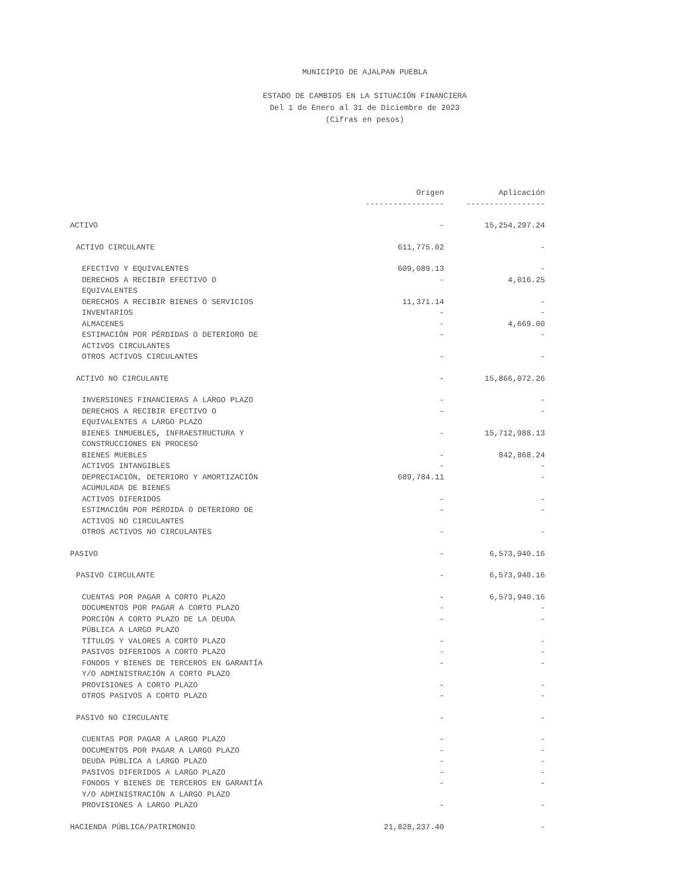MUNICIPIO DE AJALPAN PUEBLA
ESTADO DE CAMBIOS EN LA SITUACIÓN FINANCIERA
Del 1 de Enero al 31 de Diciembre de 2023
(Cifras en pesos)
| | Origen | Aplicación |
| --- | --- | --- |
| | ----------------- | ----------------- |
| ACTIVO | - | 15,254,297.24 |
| ACTIVO CIRCULANTE | 611,775.02 | - |
| EFECTIVO Y EQUIVALENTES | 609,089.13 | - |
| DERECHOS A RECIBIR EFECTIVO O EQUIVALENTES | - | 4,016.25 |
| DERECHOS A RECIBIR BIENES O SERVICIOS | 11,371.14 | - |
| INVENTARIOS | - | - |
| ALMACENES | - | 4,669.00 |
| ESTIMACIÓN POR PÉRDIDAS O DETERIORO DE ACTIVOS CIRCULANTES | - | - |
| OTROS ACTIVOS CIRCULANTES | - | - |
| ACTIVO NO CIRCULANTE | - | 15,866,072.26 |
| INVERSIONES FINANCIERAS A LARGO PLAZO | - | - |
| DERECHOS A RECIBIR EFECTIVO O EQUIVALENTES A LARGO PLAZO | - | - |
| BIENES INMUEBLES, INFRAESTRUCTURA Y CONSTRUCCIONES EN PROCESO | - | 15,712,988.13 |
| BIENES MUEBLES | - | 842,868.24 |
| ACTIVOS INTANGIBLES | - | - |
| DEPRECIACIÓN, DETERIORO Y AMORTIZACIÓN ACUMULADA DE BIENES | 689,784.11 | - |
| ACTIVOS DIFERIDOS | - | - |
| ESTIMACIÓN POR PÉRDIDA O DETERIORO DE ACTIVOS NO CIRCULANTES | - | - |
| OTROS ACTIVOS NO CIRCULANTES | - | - |
| PASIVO | - | 6,573,940.16 |
| PASIVO CIRCULANTE | - | 6,573,940.16 |
| CUENTAS POR PAGAR A CORTO PLAZO | - | 6,573,940.16 |
| DOCUMENTOS POR PAGAR A CORTO PLAZO | - | - |
| PORCIÓN A CORTO PLAZO DE LA DEUDA PÚBLICA A LARGO PLAZO | - | - |
| TÍTULOS Y VALORES A CORTO PLAZO | - | - |
| PASIVOS DIFERIDOS A CORTO PLAZO | - | - |
| FONDOS Y BIENES DE TERCEROS EN GARANTÍA Y/O ADMINISTRACIÓN A CORTO PLAZO | - | - |
| PROVISIONES A CORTO PLAZO | - | - |
| OTROS PASIVOS A CORTO PLAZO | - | - |
| PASIVO NO CIRCULANTE | - | - |
| CUENTAS POR PAGAR A LARGO PLAZO | - | - |
| DOCUMENTOS POR PAGAR A LARGO PLAZO | - | - |
| DEUDA PÚBLICA A LARGO PLAZO | - | - |
| PASIVOS DIFERIDOS A LARGO PLAZO | - | - |
| FONDOS Y BIENES DE TERCEROS EN GARANTÍA Y/O ADMINISTRACIÓN A LARGO PLAZO | - | - |
| PROVISIONES A LARGO PLAZO | - | - |
| HACIENDA PÚBLICA/PATRIMONIO | 21,828,237.40 | - |